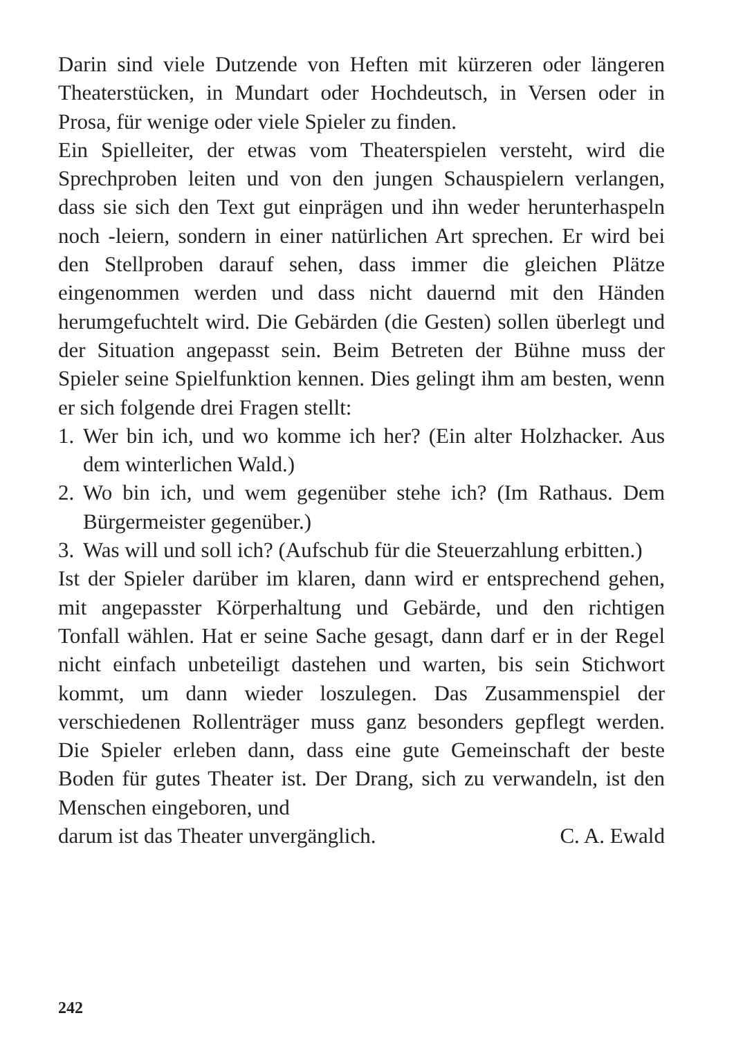Darin sind viele Dutzende von Heften mit kürzeren oder längeren Theaterstücken, in Mundart oder Hochdeutsch, in Versen oder in Prosa, für wenige oder viele Spieler zu finden.
Ein Spielleiter, der etwas vom Theaterspielen versteht, wird die Sprechproben leiten und von den jungen Schauspielern verlangen, dass sie sich den Text gut einprägen und ihn weder herunterhaspeln noch -leiern, sondern in einer natürlichen Art sprechen. Er wird bei den Stellproben darauf sehen, dass immer die gleichen Plätze eingenommen werden und dass nicht dauernd mit den Händen herumgefuchtelt wird. Die Gebärden (die Gesten) sollen überlegt und der Situation angepasst sein. Beim Betreten der Bühne muss der Spieler seine Spielfunktion kennen. Dies gelingt ihm am besten, wenn er sich folgende drei Fragen stellt:
1. Wer bin ich, und wo komme ich her? (Ein alter Holzhacker. Aus dem winterlichen Wald.)
2. Wo bin ich, und wem gegenüber stehe ich? (Im Rathaus. Dem Bürgermeister gegenüber.)
3. Was will und soll ich? (Aufschub für die Steuerzahlung erbitten.)
Ist der Spieler darüber im klaren, dann wird er entsprechend gehen, mit angepasster Körperhaltung und Gebärde, und den richtigen Tonfall wählen. Hat er seine Sache gesagt, dann darf er in der Regel nicht einfach unbeteiligt dastehen und warten, bis sein Stichwort kommt, um dann wieder loszulegen. Das Zusammenspiel der verschiedenen Rollenträger muss ganz besonders gepflegt werden. Die Spieler erleben dann, dass eine gute Gemeinschaft der beste Boden für gutes Theater ist. Der Drang, sich zu verwandeln, ist den Menschen eingeboren, und
darum ist das Theater unvergänglich. C. A. Ewald
242